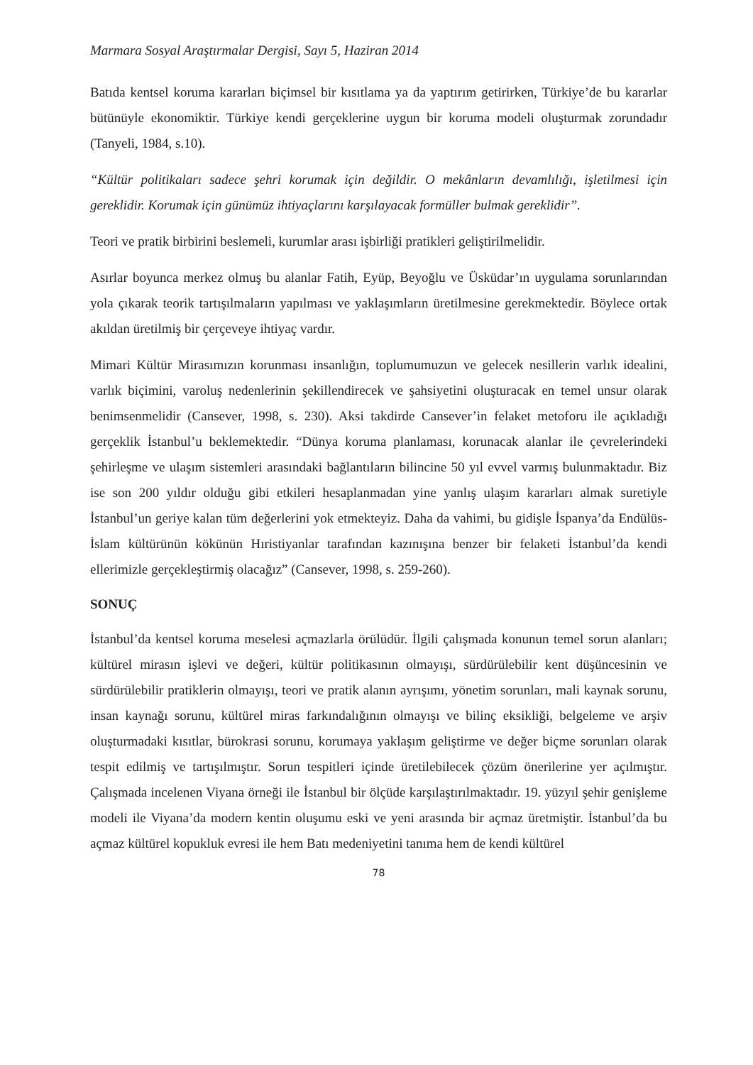Marmara Sosyal Araştırmalar Dergisi, Sayı 5, Haziran 2014
Batıda kentsel koruma kararları biçimsel bir kısıtlama ya da yaptırım getirirken, Türkiye’de bu kararlar bütünüyle ekonomiktir. Türkiye kendi gerçeklerine uygun bir koruma modeli oluşturmak zorundadır (Tanyeli, 1984, s.10).
“Kültür politikaları sadece şehri korumak için değildir. O mekânların devamlılığı, işletilmesi için gereklidir. Korumak için günümüz ihtiyaçlarını karşılayacak formüller bulmak gereklidir”.
Teori ve pratik birbirini beslemeli, kurumlar arası işbirliği pratikleri geliştirilmelidir.
Asırlar boyunca merkez olmuş bu alanlar Fatih, Eyüp, Beyoğlu ve Üsküdar’ın uygulama sorunlarından yola çıkarak teorik tartışılmaların yapılması ve yaklaşımların üretilmesine gerekmektedir. Böylece ortak akıldan üretilmiş bir çerçeveye ihtiyaç vardır.
Mimari Kültür Mirasımızın korunması insanlığın, toplumumuzun ve gelecek nesillerin varlık idealini, varlık biçimini, varoluş nedenlerinin şekillendirecek ve şahsiyetini oluşturacak en temel unsur olarak benimsenmelidir (Cansever, 1998, s. 230). Aksi takdirde Cansever’in felaket metoforu ile açıkladığı gerçeklik İstanbul’u beklemektedir. “Dünya koruma planlaması, korunacak alanlar ile çevrelerindeki şehirleşme ve ulaşım sistemleri arasındaki bağlantıların bilincine 50 yıl evvel varmış bulunmaktadır. Biz ise son 200 yıldır olduğu gibi etkileri hesaplanmadan yine yanlış ulaşım kararları almak suretiyle İstanbul’un geriye kalan tüm değerlerini yok etmekteyiz. Daha da vahimi, bu gidişle İspanya’da Endülüs-İslam kültürünün kökünün Hıristiyanlar tarafından kazınışına benzer bir felaketi İstanbul’da kendi ellerimizle gerçekleştirmiş olacağız” (Cansever, 1998, s. 259-260).
SONUÇ
İstanbul’da kentsel koruma meselesi açmazlarla örülüdür. İlgili çalışmada konunun temel sorun alanları; kültürel mirasın işlevi ve değeri, kültür politikasının olmayışı, sürdürülebilir kent düşüncesinin ve sürdürülebilir pratiklerin olmayışı, teori ve pratik alanın ayrışımı, yönetim sorunları, mali kaynak sorunu, insan kaynağı sorunu, kültürel miras farkındalığının olmayışı ve bilinç eksikliği, belgeleme ve arşiv oluşturmadaki kısıtlar, bürokrasi sorunu, korumaya yaklaşım geliştirme ve değer biçme sorunları olarak tespit edilmiş ve tartışılmıştır. Sorun tespitleri içinde üretilebilecek çözüm önerilerine yer açılmıştır. Çalışmada incelenen Viyana örneği ile İstanbul bir ölçüde karşılaştırılmaktadır. 19. yüzyıl şehir genişleme modeli ile Viyana’da modern kentin oluşumu eski ve yeni arasında bir açmaz üretmiştir. İstanbul’da bu açmaz kültürel kopukluk evresi ile hem Batı medeniyetini tanıma hem de kendi kültürel
78